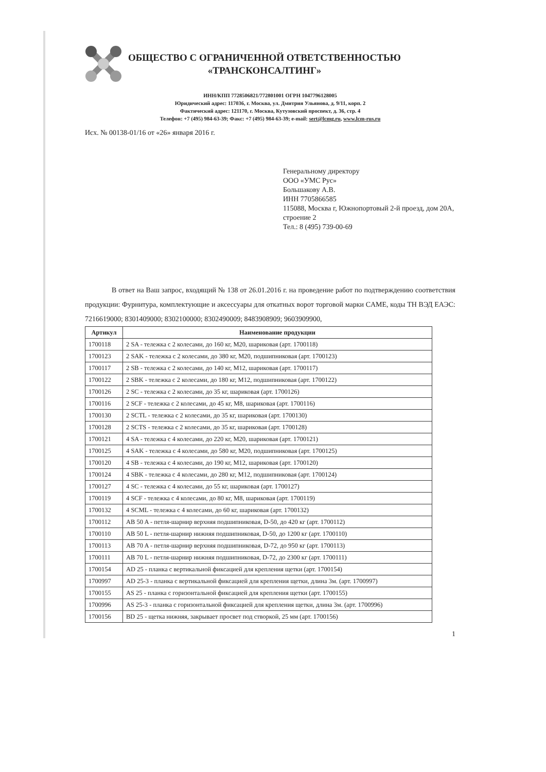ОБЩЕСТВО С ОГРАНИЧЕННОЙ ОТВЕТСТВЕННОСТЬЮ
«ТРАНСКОНСАЛТИНГ»
ИНН/КПП 7728506821/772801001 ОГРН 1047796128005
Юридический адрес: 117036, г. Москва, ул. Дмитрия Ульянова, д. 9/11, корп. 2
Фактический адрес: 121170, г. Москва, Кутузовский проспект, д. 36, стр. 4
Телефон: +7 (495) 984-63-39; Факс: +7 (495) 984-63-39; e-mail: sert@lcmg.ru, www.lcm-rus.ru
Исх. № 00138-01/16 от «26» января 2016 г.
Генеральному директору
ООО «УМС Рус»
Большакову А.В.
ИНН 7705866585
115088, Москва г, Южнопортовый 2-й проезд, дом 20А, строение 2
Тел.: 8 (495) 739-00-69
В ответ на Ваш запрос, входящий № 138 от 26.01.2016 г. на проведение работ по подтверждению соответствия продукции: Фурнитура, комплектующие и аксессуары для откатных ворот торговой марки CAME, коды ТН ВЭД ЕАЭС: 7216619000; 8301409000; 8302100000; 8302490009; 8483908909; 9603909900,
| Артикул | Наименование продукции |
| --- | --- |
| 1700118 | 2 SA - тележка с 2 колесами, до 160 кг, М20, шариковая (арт. 1700118) |
| 1700123 | 2 SAK - тележка с 2 колесами, до 380 кг, М20, подшипниковая (арт. 1700123) |
| 1700117 | 2 SB - тележка с 2 колесами, до 140 кг, М12, шариковая (арт. 1700117) |
| 1700122 | 2 SBK - тележка с 2 колесами, до 180 кг, М12, подшипниковая (арт. 1700122) |
| 1700126 | 2 SC - тележка с 2 колесами, до 35 кг, шариковая (арт. 1700126) |
| 1700116 | 2 SCF - тележка с 2 колесами, до 45 кг, М8, шариковая (арт. 1700116) |
| 1700130 | 2 SCTL - тележка с 2 колесами, до 35 кг, шариковая (арт. 1700130) |
| 1700128 | 2 SCTS - тележка с 2 колесами, до 35 кг, шариковая (арт. 1700128) |
| 1700121 | 4 SA - тележка с 4 колесами, до 220 кг, М20, шариковая (арт. 1700121) |
| 1700125 | 4 SAK - тележка с 4 колесами, до 580 кг, М20, подшипниковая (арт. 1700125) |
| 1700120 | 4 SB - тележка с 4 колесами, до 190 кг, М12, шариковая (арт. 1700120) |
| 1700124 | 4 SBK - тележка с 4 колесами, до 280 кг, М12, подшипниковая (арт. 1700124) |
| 1700127 | 4 SC - тележка с 4 колесами, до 55 кг, шариковая (арт. 1700127) |
| 1700119 | 4 SCF - тележка с 4 колесами, до 80 кг, М8, шариковая (арт. 1700119) |
| 1700132 | 4 SCML - тележка с 4 колесами, до 60 кг, шариковая (арт. 1700132) |
| 1700112 | AB 50 A - петля-шарнир верхняя подшипниковая, D-50, до 420 кг (арт. 1700112) |
| 1700110 | AB 50 L - петля-шарнир нижняя подшипниковая, D-50, до 1200 кг (арт. 1700110) |
| 1700113 | AB 70 A - петля-шарнир верхняя подшипниковая, D-72, до 950 кг (арт. 1700113) |
| 1700111 | AB 70 L - петля-шарнир нижняя подшипниковая, D-72, до 2300 кг (арт. 1700111) |
| 1700154 | AD 25 - планка с вертикальной фиксацией для крепления щетки (арт. 1700154) |
| 1700997 | AD 25-3 - планка с вертикальной фиксацией для крепления щетки, длина 3м. (арт. 1700997) |
| 1700155 | AS 25 - планка с горизонтальной фиксацией для крепления щетки (арт. 1700155) |
| 1700996 | AS 25-3 - планка с горизонтальной фиксацией для крепления щетки, длина 3м. (арт. 1700996) |
| 1700156 | BD 25 - щетка нижняя, закрывает просвет под створкой, 25 мм (арт. 1700156) |
1